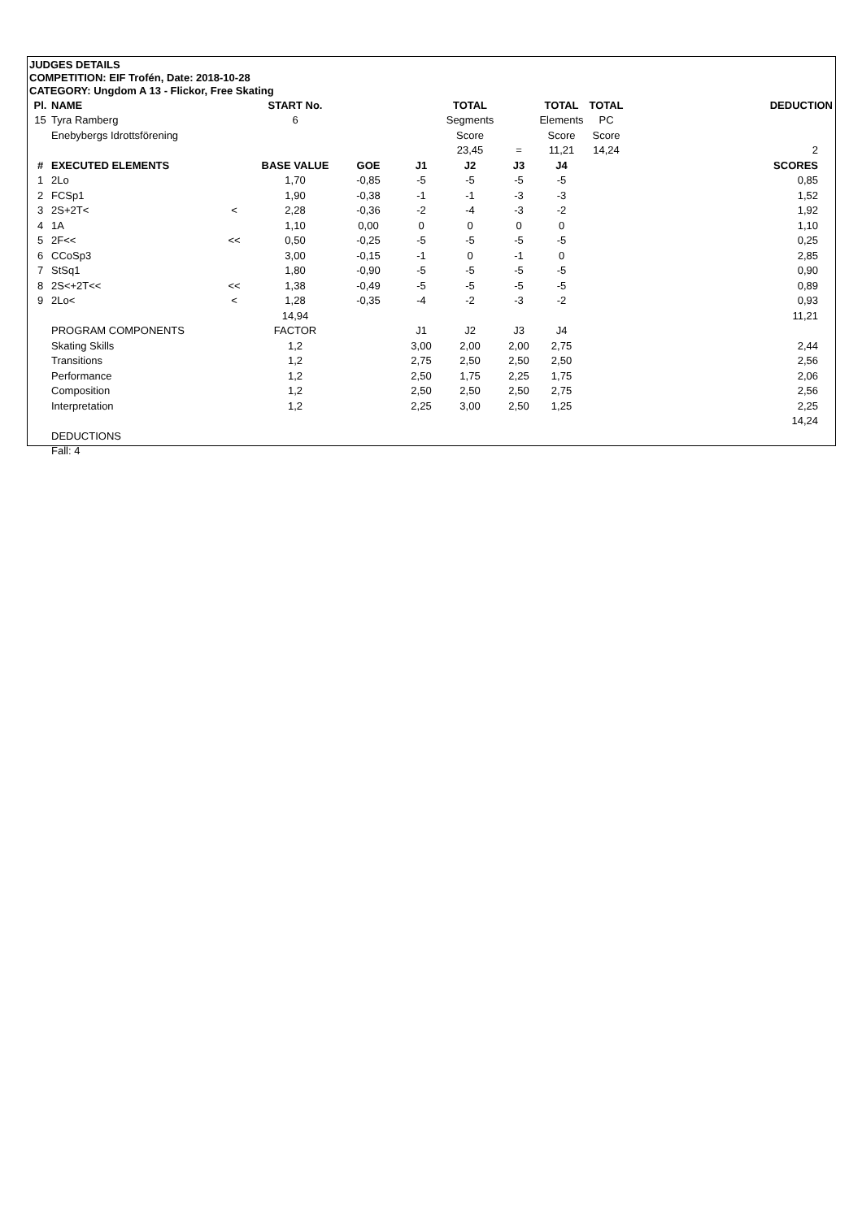JUDGES DETAILS
COMPETITION: EIF Trofén, Date: 2018-10-28
CATEGORY: Ungdom A 13 - Flickor, Free Skating
| Pl. | NAME | | START No. | | | TOTAL | | TOTAL | TOTAL | | DEDUCTION |
| 15 | Tyra Ramberg | | 6 | | | Segments | | Elements | PC | | |
| | Enebybergs Idrottsförening | | | | | Score | | Score | Score | | |
| | | | | | | 23,45 | = | 11,21 | 14,24 | | 2 |
| # | EXECUTED ELEMENTS | | BASE VALUE | GOE | J1 | J2 | J3 | J4 | | | SCORES |
| 1 | 2Lo | | 1,70 | -0,85 | -5 | -5 | -5 | -5 | | | 0,85 |
| 2 | FCSp1 | | 1,90 | -0,38 | -1 | -1 | -3 | -3 | | | 1,52 |
| 3 | 2S+2T< | < | 2,28 | -0,36 | -2 | -4 | -3 | -2 | | | 1,92 |
| 4 | 1A | | 1,10 | 0,00 | 0 | 0 | 0 | 0 | | | 1,10 |
| 5 | 2F<< | << | 0,50 | -0,25 | -5 | -5 | -5 | -5 | | | 0,25 |
| 6 | CCoSp3 | | 3,00 | -0,15 | -1 | 0 | -1 | 0 | | | 2,85 |
| 7 | StSq1 | | 1,80 | -0,90 | -5 | -5 | -5 | -5 | | | 0,90 |
| 8 | 2S<+2T<< | << | 1,38 | -0,49 | -5 | -5 | -5 | -5 | | | 0,89 |
| 9 | 2Lo< | < | 1,28 | -0,35 | -4 | -2 | -3 | -2 | | | 0,93 |
| | | | 14,94 | | | | | | | | 11,21 |
| | PROGRAM COMPONENTS | | FACTOR | | J1 | J2 | J3 | J4 | | | |
| | Skating Skills | | 1,2 | | 3,00 | 2,00 | 2,00 | 2,75 | | | 2,44 |
| | Transitions | | 1,2 | | 2,75 | 2,50 | 2,50 | 2,50 | | | 2,56 |
| | Performance | | 1,2 | | 2,50 | 1,75 | 2,25 | 1,75 | | | 2,06 |
| | Composition | | 1,2 | | 2,50 | 2,50 | 2,50 | 2,75 | | | 2,56 |
| | Interpretation | | 1,2 | | 2,25 | 3,00 | 2,50 | 1,25 | | | 2,25 |
| | | | | | | | | | | | 14,24 |
| | DEDUCTIONS | | | | | | | | | | |
| | Fall: 4 | | | | | | | | | | |